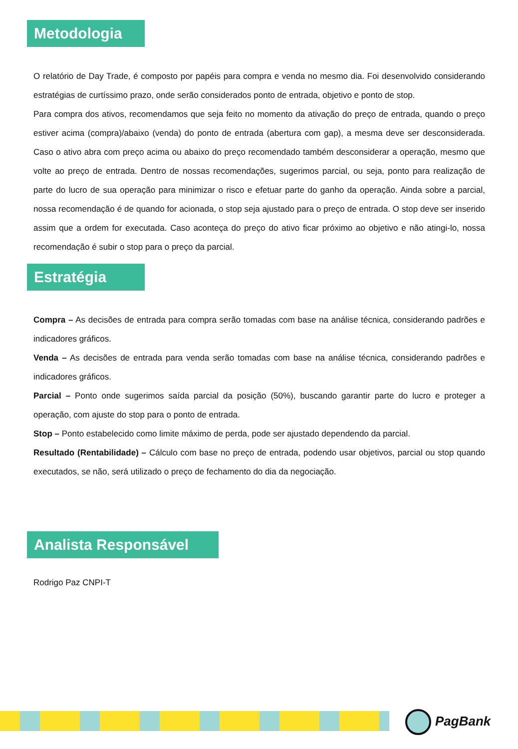Metodologia
O relatório de Day Trade, é composto por papéis para compra e venda no mesmo dia. Foi desenvolvido considerando estratégias de curtíssimo prazo, onde serão considerados ponto de entrada, objetivo e ponto de stop.
Para compra dos ativos, recomendamos que seja feito no momento da ativação do preço de entrada, quando o preço estiver acima (compra)/abaixo (venda) do ponto de entrada (abertura com gap), a mesma deve ser desconsiderada. Caso o ativo abra com preço acima ou abaixo do preço recomendado também desconsiderar a operação, mesmo que volte ao preço de entrada. Dentro de nossas recomendações, sugerimos parcial, ou seja, ponto para realização de parte do lucro de sua operação para minimizar o risco e efetuar parte do ganho da operação. Ainda sobre a parcial, nossa recomendação é de quando for acionada, o stop seja ajustado para o preço de entrada. O stop deve ser inserido assim que a ordem for executada. Caso aconteça do preço do ativo ficar próximo ao objetivo e não atingi-lo, nossa recomendação é subir o stop para o preço da parcial.
Estratégia
Compra – As decisões de entrada para compra serão tomadas com base na análise técnica, considerando padrões e indicadores gráficos.
Venda – As decisões de entrada para venda serão tomadas com base na análise técnica, considerando padrões e indicadores gráficos.
Parcial – Ponto onde sugerimos saída parcial da posição (50%), buscando garantir parte do lucro e proteger a operação, com ajuste do stop para o ponto de entrada.
Stop – Ponto estabelecido como limite máximo de perda, pode ser ajustado dependendo da parcial.
Resultado (Rentabilidade) – Cálculo com base no preço de entrada, podendo usar objetivos, parcial ou stop quando executados, se não, será utilizado o preço de fechamento do dia da negociação.
Analista Responsável
Rodrigo Paz CNPI-T
PagBank